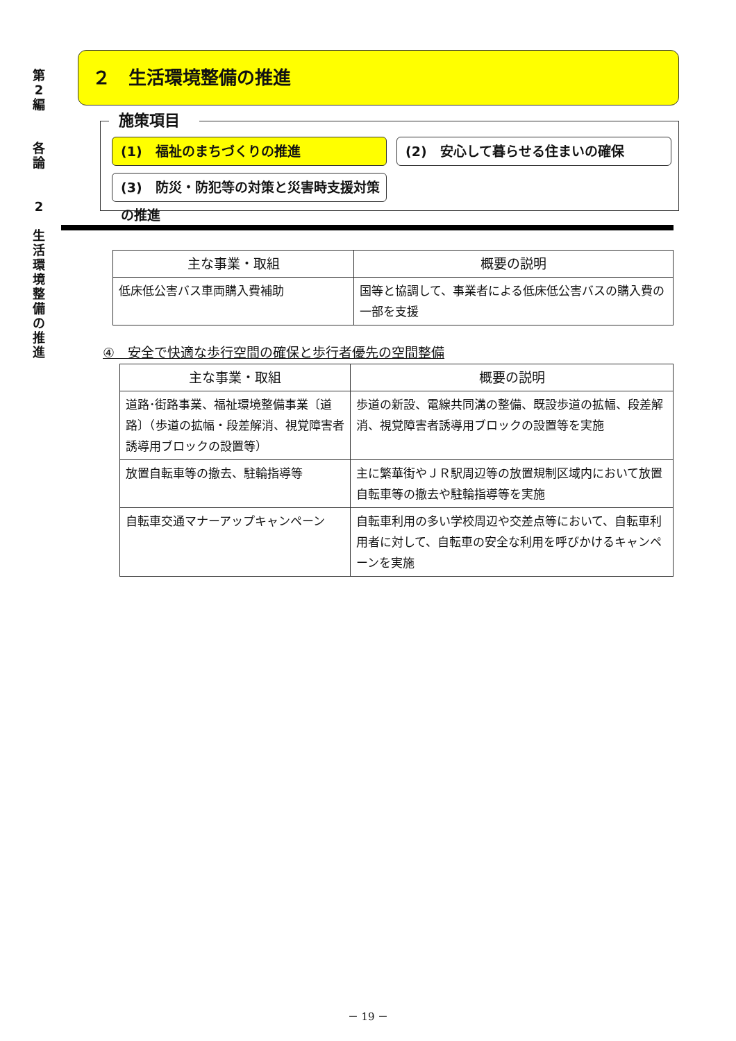第
2
編
各
論
2
生
活
環
境
整
備
の
推
進
２　生活環境整備の推進
施策項目
(1)　福祉のまちづくりの推進
(2)　安心して暮らせる住まいの確保
(3)　防災・防犯等の対策と災害時支援対策の推進
| 主な事業・取組 | 概要の説明 |
| --- | --- |
| 低床低公害バス車両購入費補助 | 国等と協調して、事業者による低床低公害バスの購入費の一部を支援 |
④　安全で快適な歩行空間の確保と歩行者優先の空間整備
| 主な事業・取組 | 概要の説明 |
| --- | --- |
| 道路･街路事業、福祉環境整備事業〔道路〕（歩道の拡幅・段差解消、視覚障害者誘導用ブロックの設置等） | 歩道の新設、電線共同溝の整備、既設歩道の拡幅、段差解消、視覚障害者誘導用ブロックの設置等を実施 |
| 放置自転車等の撤去、駐輪指導等 | 主に繁華街やＪＲ駅周辺等の放置規制区域内において放置自転車等の撤去や駐輪指導等を実施 |
| 自転車交通マナーアップキャンペーン | 自転車利用の多い学校周辺や交差点等において、自転車利用者に対して、自転車の安全な利用を呼びかけるキャンペーンを実施 |
－ 19 －